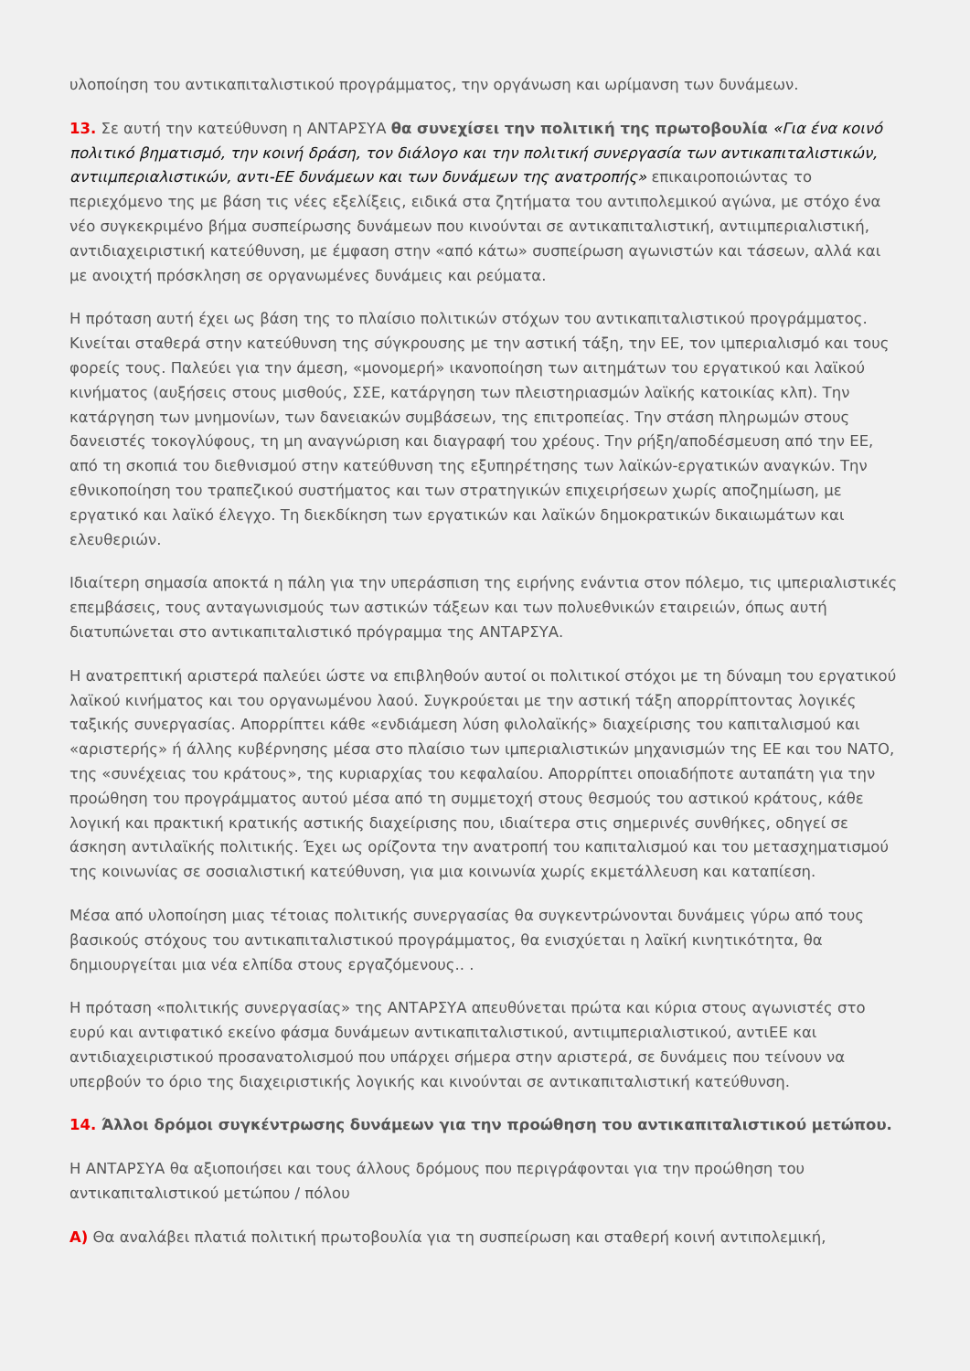υλοποίηση του αντικαπιταλιστικού προγράμματος, την οργάνωση και ωρίμανση των δυνάμεων.
13. Σε αυτή την κατεύθυνση η ΑΝΤΑΡΣΥΑ θα συνεχίσει την πολιτική της πρωτοβουλία «Για ένα κοινό πολιτικό βηματισμό, την κοινή δράση, τον διάλογο και την πολιτική συνεργασία των αντικαπιταλιστικών, αντιιμπεριαλιστικών, αντι-ΕΕ δυνάμεων και των δυνάμεων της ανατροπής» επικαιροποιώντας το περιεχόμενο της με βάση τις νέες εξελίξεις, ειδικά στα ζητήματα του αντιπολεμικού αγώνα, με στόχο ένα νέο συγκεκριμένο βήμα συσπείρωσης δυνάμεων που κινούνται σε αντικαπιταλιστική, αντιιμπεριαλιστική, αντιδιαχειριστική κατεύθυνση, με έμφαση στην «από κάτω» συσπείρωση αγωνιστών και τάσεων, αλλά και με ανοιχτή πρόσκληση σε οργανωμένες δυνάμεις και ρεύματα.
Η πρόταση αυτή έχει ως βάση της το πλαίσιο πολιτικών στόχων του αντικαπιταλιστικού προγράμματος. Κινείται σταθερά στην κατεύθυνση της σύγκρουσης με την αστική τάξη, την ΕΕ, τον ιμπεριαλισμό και τους φορείς τους. Παλεύει για την άμεση, «μονομερή» ικανοποίηση των αιτημάτων του εργατικού και λαϊκού κινήματος (αυξήσεις στους μισθούς, ΣΣΕ, κατάργηση των πλειστηριασμών λαϊκής κατοικίας κλπ). Την κατάργηση των μνημονίων, των δανειακών συμβάσεων, της επιτροπείας. Την στάση πληρωμών στους δανειστές τοκογλύφους, τη μη αναγνώριση και διαγραφή του χρέους. Την ρήξη/αποδέσμευση από την ΕΕ, από τη σκοπιά του διεθνισμού στην κατεύθυνση της εξυπηρέτησης των λαϊκών-εργατικών αναγκών. Την εθνικοποίηση του τραπεζικού συστήματος και των στρατηγικών επιχειρήσεων χωρίς αποζημίωση, με εργατικό και λαϊκό έλεγχο. Τη διεκδίκηση των εργατικών και λαϊκών δημοκρατικών δικαιωμάτων και ελευθεριών.
Ιδιαίτερη σημασία αποκτά η πάλη για την υπεράσπιση της ειρήνης ενάντια στον πόλεμο, τις ιμπεριαλιστικές επεμβάσεις, τους ανταγωνισμούς των αστικών τάξεων και των πολυεθνικών εταιρειών, όπως αυτή διατυπώνεται στο αντικαπιταλιστικό πρόγραμμα της ΑΝΤΑΡΣΥΑ.
Η ανατρεπτική αριστερά παλεύει ώστε να επιβληθούν αυτοί οι πολιτικοί στόχοι με τη δύναμη του εργατικού λαϊκού κινήματος και του οργανωμένου λαού. Συγκρούεται με την αστική τάξη απορρίπτοντας λογικές ταξικής συνεργασίας. Απορρίπτει κάθε «ενδιάμεση λύση φιλολαϊκής» διαχείρισης του καπιταλισμού και «αριστερής» ή άλλης κυβέρνησης μέσα στο πλαίσιο των ιμπεριαλιστικών μηχανισμών της ΕΕ και του ΝΑΤΟ, της «συνέχειας του κράτους», της κυριαρχίας του κεφαλαίου. Απορρίπτει οποιαδήποτε αυταπάτη για την προώθηση του προγράμματος αυτού μέσα από τη συμμετοχή στους θεσμούς του αστικού κράτους, κάθε λογική και πρακτική κρατικής αστικής διαχείρισης που, ιδιαίτερα στις σημερινές συνθήκες, οδηγεί σε άσκηση αντιλαϊκής πολιτικής. Έχει ως ορίζοντα την ανατροπή του καπιταλισμού και του μετασχηματισμού της κοινωνίας σε σοσιαλιστική κατεύθυνση, για μια κοινωνία χωρίς εκμετάλλευση και καταπίεση.
Μέσα από υλοποίηση μιας τέτοιας πολιτικής συνεργασίας θα συγκεντρώνονται δυνάμεις γύρω από τους βασικούς στόχους του αντικαπιταλιστικού προγράμματος, θα ενισχύεται η λαϊκή κινητικότητα, θα δημιουργείται μια νέα ελπίδα στους εργαζόμενους.. .
Η πρόταση «πολιτικής συνεργασίας» της ΑΝΤΑΡΣΥΑ απευθύνεται πρώτα και κύρια στους αγωνιστές στο ευρύ και αντιφατικό εκείνο φάσμα δυνάμεων αντικαπιταλιστικού, αντιιμπεριαλιστικού, αντιΕΕ και αντιδιαχειριστικού προσανατολισμού που υπάρχει σήμερα στην αριστερά, σε δυνάμεις που τείνουν να υπερβούν το όριο της διαχειριστικής λογικής και κινούνται σε αντικαπιταλιστική κατεύθυνση.
14. Άλλοι δρόμοι συγκέντρωσης δυνάμεων για την προώθηση του αντικαπιταλιστικού μετώπου.
Η ΑΝΤΑΡΣΥΑ θα αξιοποιήσει και τους άλλους δρόμους που περιγράφονται για την προώθηση του αντικαπιταλιστικού μετώπου / πόλου
Α) Θα αναλάβει πλατιά πολιτική πρωτοβουλία για τη συσπείρωση και σταθερή κοινή αντιπολεμική,